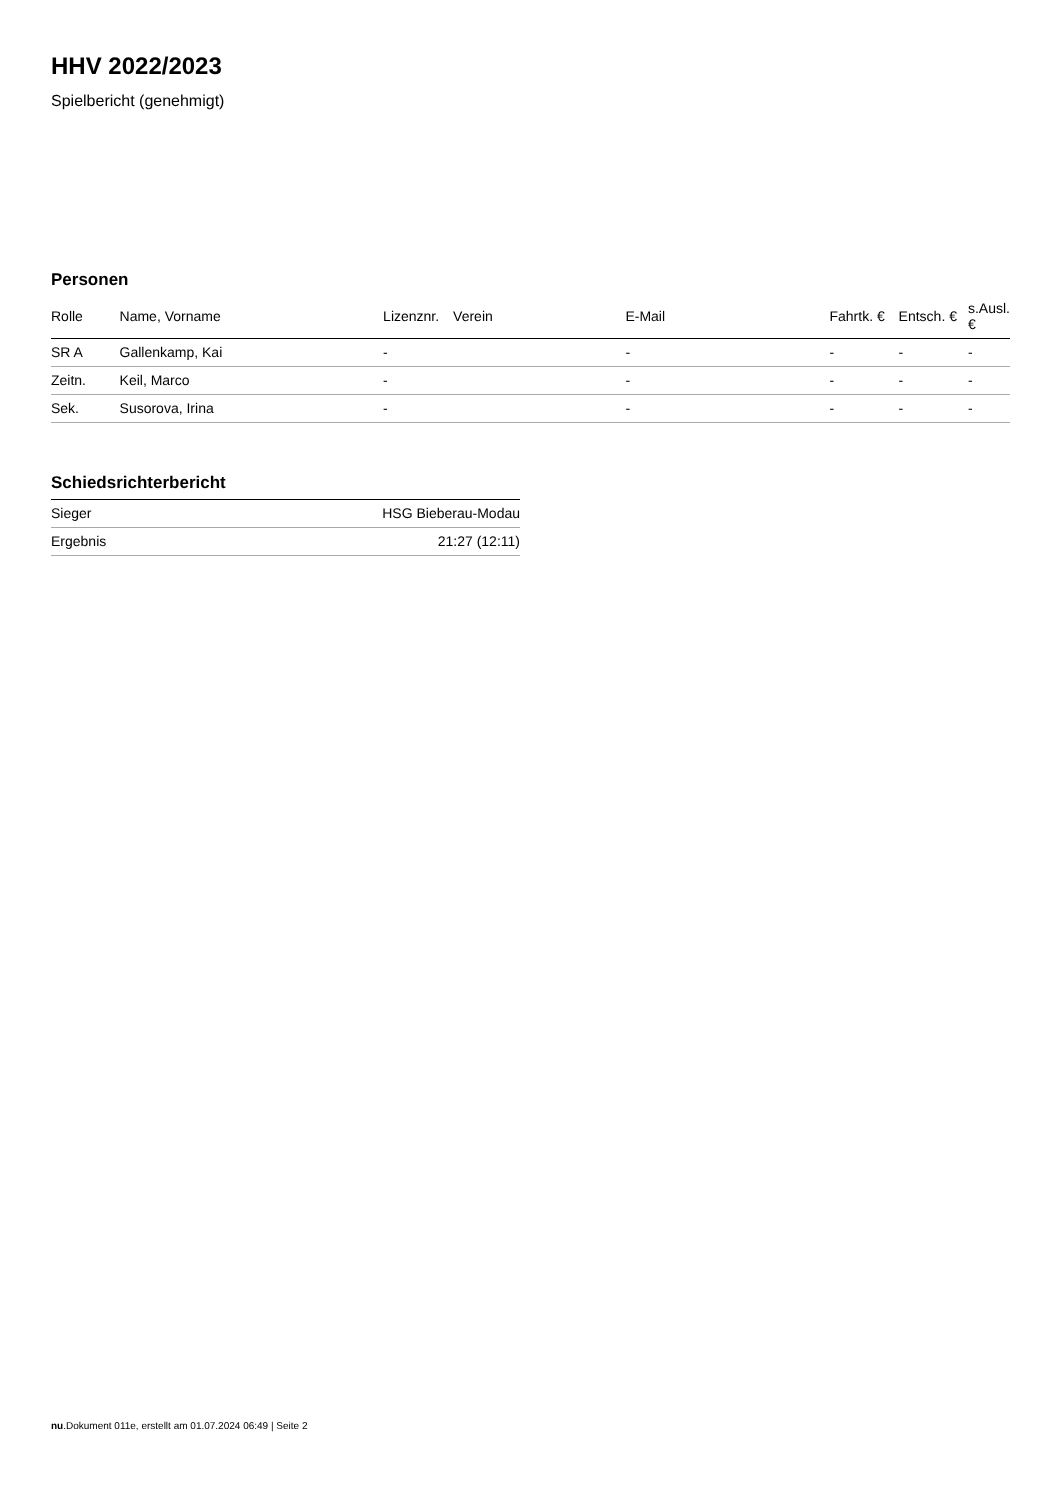HHV 2022/2023
Spielbericht (genehmigt)
Personen
| Rolle | Name, Vorname | Lizenznr. | Verein | E-Mail | Fahrtk. € | Entsch. € | s.Ausl. € |
| --- | --- | --- | --- | --- | --- | --- | --- |
| SR A | Gallenkamp, Kai | - | | - | - | - | - |
| Zeitn. | Keil, Marco | - | | - | - | - | - |
| Sek. | Susorova, Irina | - | | - | - | - | - |
Schiedsrichterbericht
| Sieger | HSG Bieberau-Modau |
| Ergebnis | 21:27 (12:11) |
nu.Dokument 011e, erstellt am 01.07.2024 06:49 | Seite 2